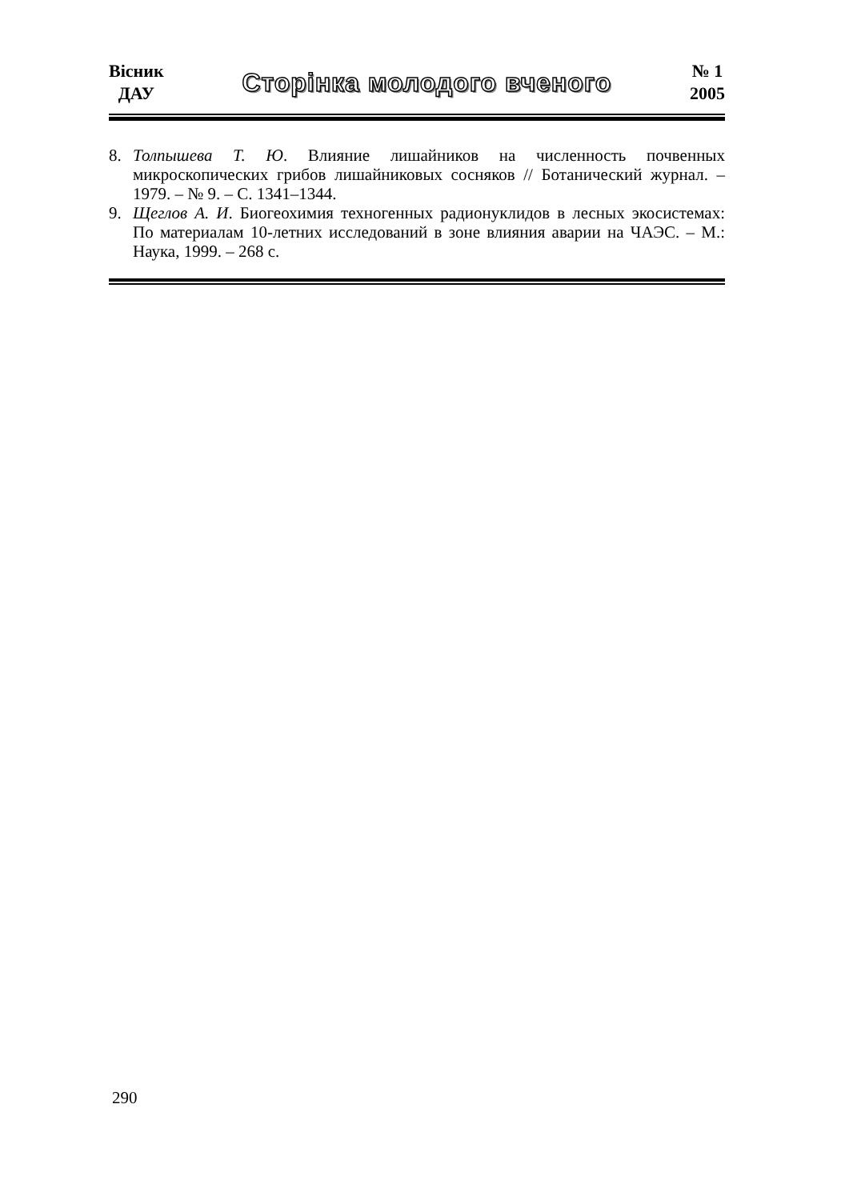Вісник
ДАУ
Сторінка молодого вченого
№ 1
2005
8. Толпышева Т. Ю. Влияние лишайников на численность почвенных микроскопических грибов лишайниковых сосняков // Ботанический журнал. – 1979. – № 9. – С. 1341–1344.
9. Щеглов А. И. Биогеохимия техногенных радионуклидов в лесных экосистемах: По материалам 10-летних исследований в зоне влияния аварии на ЧАЭС. – М.: Наука, 1999. – 268 с.
290